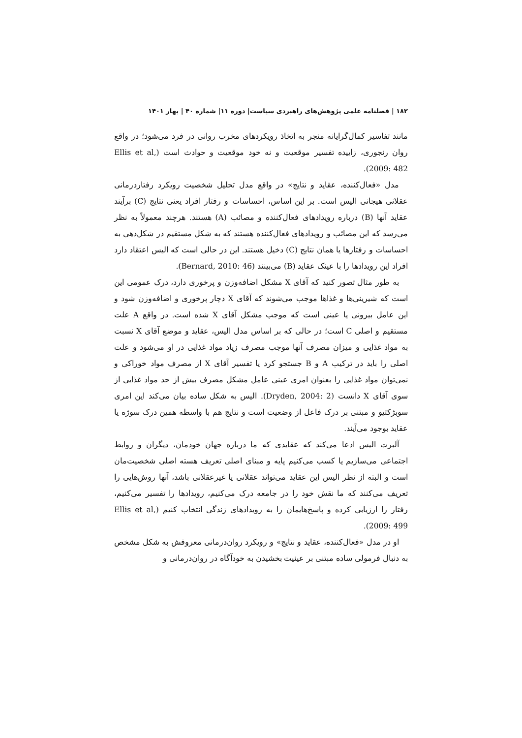۱۸۲ | فصلنامه علمی پژوهش‌های راهبردی سیاست| دوره ۱۱| شماره ۴۰ | بهار ۱۴۰۱
مانند تفاسیر کمال‌گرایانه منجر به اتخاذ رویکردهای مخرب روانی در فرد می‌شود؛ در واقع روان رنجوری، زاییده تفسیر موقعیت و نه خود موقعیت و حوادث است (Ellis et al, 2009: 482).
مدل «فعال‌کننده، عقاید و نتایج» در واقع مدل تحلیل شخصیت رویکرد رفتاردرمانی عقلانی هیجانی الیس است. بر این اساس، احساسات و رفتار افراد یعنی نتایج (C) برآیند عقاید آنها (B) درباره رویدادهای فعال‌کننده و مصائب (A) هستند. هرچند معمولاً به نظر می‌رسد که این مصائب و رویدادهای فعال‌کننده هستند که به شکل مستقیم در شکل‌دهی به احساسات و رفتارها یا همان نتایج (C) دخیل هستند. این در حالی است که الیس اعتقاد دارد افراد این رویدادها را با عینک عقاید (B) می‌بینند (Bernard, 2010: 46).
به طور مثال تصور کنید که آقای X مشکل اضافه‌وزن و پرخوری دارد، درک عمومی این است که شیرینی‌ها و غذاها موجب می‌شوند که آقای X دچار پرخوری و اضافه‌وزن شود و این عامل بیرونی یا عینی است که موجب مشکل آقای X شده است. در واقع A علت مستقیم و اصلی C است؛ در حالی که بر اساس مدل الیس، عقاید و موضع آقای X نسبت به مواد غذایی و میزان مصرف آنها موجب مصرف زیاد مواد غذایی در او می‌شود و علت اصلی را باید در ترکیب A و B جستجو کرد یا تفسیر آقای X از مصرف مواد خوراکی و نمی‌توان مواد غذایی را بعنوان امری عینی عامل مشکل مصرف بیش از حد مواد غذایی از سوی آقای X دانست (Dryden, 2004: 2). الیس به شکل ساده بیان می‌کند این امری سوبژکتیو و مبتنی بر درک فاعل از وضعیت است و نتایج هم با واسطه همین درک سوژه یا عقاید بوجود می‌آیند.
آلبرت الیس ادعا می‌کند که عقایدی که ما درباره جهان خودمان، دیگران و روابط اجتماعی می‌سازیم یا کسب می‌کنیم پایه و مبنای اصلی تعریف هسته اصلی شخصیت‌مان است و البته از نظر الیس این عقاید می‌تواند عقلانی یا غیرعقلانی باشد، آنها روش‌هایی را تعریف می‌کنند که ما نقش خود را در جامعه درک می‌کنیم، رویدادها را تفسیر می‌کنیم، رفتار را ارزیابی کرده و پاسخ‌هایمان را به رویدادهای زندگی انتخاب کنیم (Ellis et al, 2009: 499).
او در مدل «فعال‌کننده، عقاید و نتایج» و رویکرد روان‌درمانی معروفش به شکل مشخص به دنبال فرمولی ساده مبتنی بر عینیت بخشیدن به خودآگاه در روان‌درمانی و